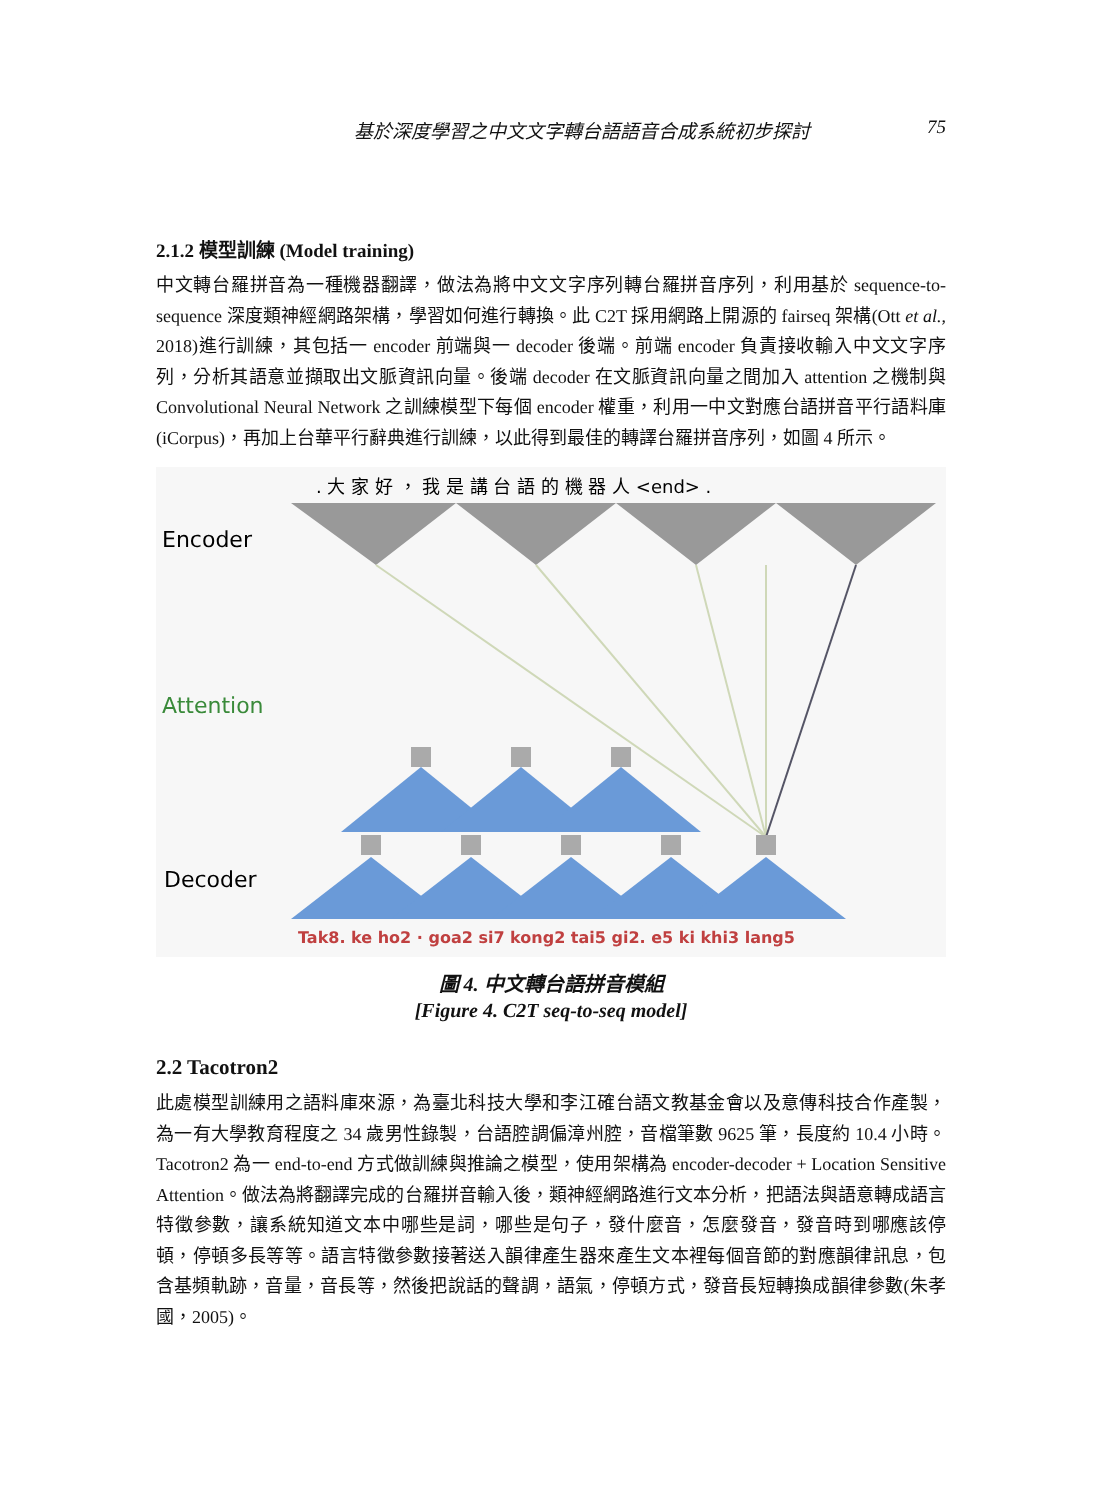基於深度學習之中文文字轉台語語音合成系統初步探討 75
2.1.2 模型訓練 (Model training)
中文轉台羅拼音為一種機器翻譯，做法為將中文文字序列轉台羅拼音序列，利用基於 sequence-to-sequence 深度類神經網路架構，學習如何進行轉換。此 C2T 採用網路上開源的 fairseq 架構(Ott et al., 2018)進行訓練，其包括一 encoder 前端與一 decoder 後端。前端 encoder 負責接收輸入中文文字序列，分析其語意並擷取出文脈資訊向量。後端 decoder 在文脈資訊向量之間加入 attention 之機制與 Convolutional Neural Network 之訓練模型下每個 encoder 權重，利用一中文對應台語拼音平行語料庫(iCorpus)，再加上台華平行辭典進行訓練，以此得到最佳的轉譯台羅拼音序列，如圖 4 所示。
. 大 家 好 ， 我 是 講 台 語 的 機 器 人 <end> .
Encoder
Attention
Decoder
Tak8. ke ho2 · goa2 si7 kong2 tai5 gi2. e5 ki khi3 lang5
圖 4. 中文轉台語拼音模組
[Figure 4. C2T seq-to-seq model]
2.2 Tacotron2
此處模型訓練用之語料庫來源，為臺北科技大學和李江確台語文教基金會以及意傳科技合作產製，為一有大學教育程度之 34 歲男性錄製，台語腔調偏漳州腔，音檔筆數 9625 筆，長度約 10.4 小時。Tacotron2 為一 end-to-end 方式做訓練與推論之模型，使用架構為 encoder-decoder + Location Sensitive Attention。做法為將翻譯完成的台羅拼音輸入後，類神經網路進行文本分析，把語法與語意轉成語言特徵參數，讓系統知道文本中哪些是詞，哪些是句子，發什麼音，怎麼發音，發音時到哪應該停頓，停頓多長等等。語言特徵參數接著送入韻律產生器來產生文本裡每個音節的對應韻律訊息，包含基頻軌跡，音量，音長等，然後把說話的聲調，語氣，停頓方式，發音長短轉換成韻律參數(朱孝國，2005)。